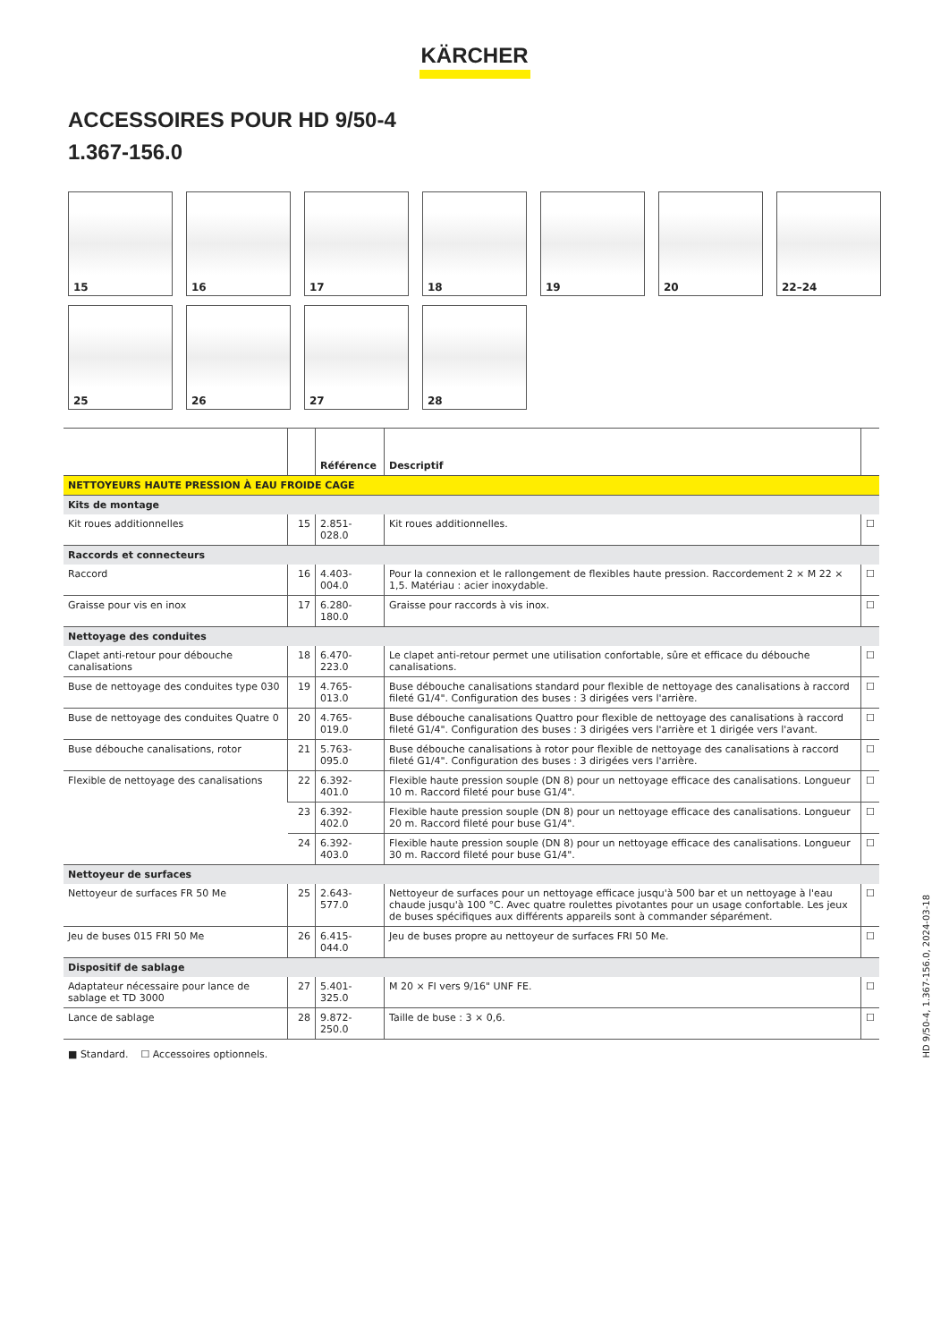KÄRCHER
ACCESSOIRES POUR HD 9/50-4
1.367-156.0
15
16
17
18
19
20
22–24
25
26
27
28
| | | Référence | Descriptif | |
| --- | --- | --- | --- | --- |
| NETTOYEURS HAUTE PRESSION À EAU FROIDE CAGE | | | | |
| Kits de montage | | | | |
| Kit roues additionnelles | 15 | 2.851-028.0 | Kit roues additionnelles. | ☐ |
| Raccords et connecteurs | | | | |
| Raccord | 16 | 4.403-004.0 | Pour la connexion et le rallongement de flexibles haute pression. Raccordement 2 × M 22 × 1,5. Matériau : acier inoxydable. | ☐ |
| Graisse pour vis en inox | 17 | 6.280-180.0 | Graisse pour raccords à vis inox. | ☐ |
| Nettoyage des conduites | | | | |
| Clapet anti-retour pour débouche canalisations | 18 | 6.470-223.0 | Le clapet anti-retour permet une utilisation confortable, sûre et efficace du débouche canalisations. | ☐ |
| Buse de nettoyage des conduites type 030 | 19 | 4.765-013.0 | Buse débouche canalisations standard pour flexible de nettoyage des canalisations à raccord fileté G1/4". Configuration des buses : 3 dirigées vers l'arrière. | ☐ |
| Buse de nettoyage des conduites Quatre 0 | 20 | 4.765-019.0 | Buse débouche canalisations Quattro pour flexible de nettoyage des canalisations à raccord fileté G1/4". Configuration des buses : 3 dirigées vers l'arrière et 1 dirigée vers l'avant. | ☐ |
| Buse débouche canalisations, rotor | 21 | 5.763-095.0 | Buse débouche canalisations à rotor pour flexible de nettoyage des canalisations à raccord fileté G1/4". Configuration des buses : 3 dirigées vers l'arrière. | ☐ |
| Flexible de nettoyage des canalisations | 22 | 6.392-401.0 | Flexible haute pression souple (DN 8) pour un nettoyage efficace des canalisations. Longueur 10 m. Raccord fileté pour buse G1/4". | ☐ |
| | 23 | 6.392-402.0 | Flexible haute pression souple (DN 8) pour un nettoyage efficace des canalisations. Longueur 20 m. Raccord fileté pour buse G1/4". | ☐ |
| | 24 | 6.392-403.0 | Flexible haute pression souple (DN 8) pour un nettoyage efficace des canalisations. Longueur 30 m. Raccord fileté pour buse G1/4". | ☐ |
| Nettoyeur de surfaces | | | | |
| Nettoyeur de surfaces FR 50 Me | 25 | 2.643-577.0 | Nettoyeur de surfaces pour un nettoyage efficace jusqu'à 500 bar et un nettoyage à l'eau chaude jusqu'à 100 °C. Avec quatre roulettes pivotantes pour un usage confortable. Les jeux de buses spécifiques aux différents appareils sont à commander séparément. | ☐ |
| Jeu de buses 015 FRI 50 Me | 26 | 6.415-044.0 | Jeu de buses propre au nettoyeur de surfaces FRI 50 Me. | ☐ |
| Dispositif de sablage | | | | |
| Adaptateur nécessaire pour lance de sablage et TD 3000 | 27 | 5.401-325.0 | M 20 × FI vers 9/16" UNF FE. | ☐ |
| Lance de sablage | 28 | 9.872-250.0 | Taille de buse : 3 × 0,6. | ☐ |
■ Standard. ☐ Accessoires optionnels.
HD 9/50-4, 1.367-156.0, 2024-03-18